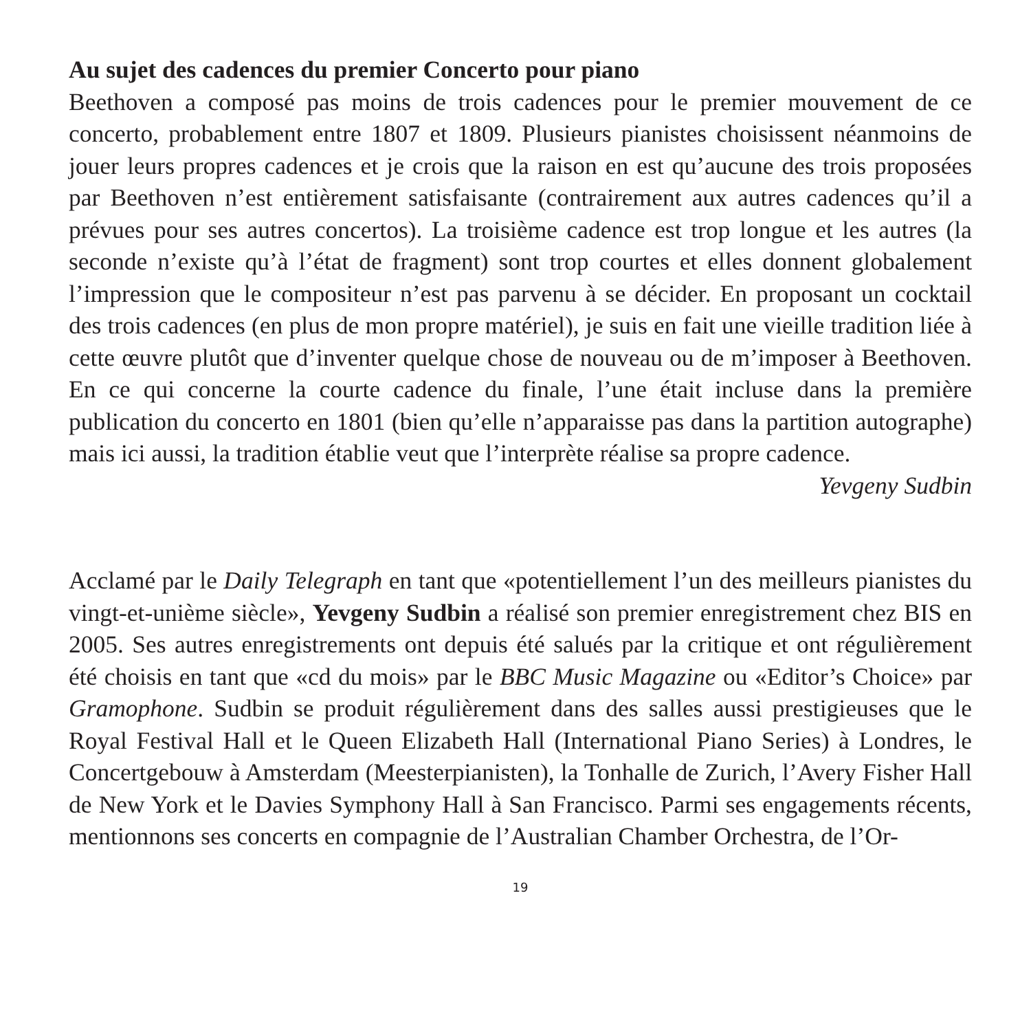Au sujet des cadences du premier Concerto pour piano
Beethoven a composé pas moins de trois cadences pour le premier mouvement de ce concerto, probablement entre 1807 et 1809. Plusieurs pianistes choisissent néanmoins de jouer leurs propres cadences et je crois que la raison en est qu’aucune des trois proposées par Beethoven n’est entièrement satisfaisante (contrairement aux autres cadences qu’il a prévues pour ses autres concertos). La troisième cadence est trop longue et les autres (la seconde n’existe qu’à l’état de fragment) sont trop courtes et elles donnent globalement l’impression que le compositeur n’est pas parvenu à se décider. En proposant un cocktail des trois cadences (en plus de mon propre matériel), je suis en fait une vieille tradition liée à cette œuvre plutôt que d’inventer quelque chose de nouveau ou de m’imposer à Beethoven. En ce qui concerne la courte cadence du finale, l’une était incluse dans la première publication du concerto en 1801 (bien qu’elle n’apparaisse pas dans la partition autographe) mais ici aussi, la tradition établie veut que l’interprète réalise sa propre cadence.
Yevgeny Sudbin
Acclamé par le Daily Telegraph en tant que «potentiellement l’un des meilleurs pianistes du vingt-et-unième siècle», Yevgeny Sudbin a réalisé son premier enregistrement chez BIS en 2005. Ses autres enregistrements ont depuis été salués par la critique et ont régulièrement été choisis en tant que «cd du mois» par le BBC Music Magazine ou «Editor’s Choice» par Gramophone. Sudbin se produit régulièrement dans des salles aussi prestigieuses que le Royal Festival Hall et le Queen Elizabeth Hall (International Piano Series) à Londres, le Concertgebouw à Amsterdam (Meesterpianisten), la Tonhalle de Zurich, l’Avery Fisher Hall de New York et le Davies Symphony Hall à San Francisco. Parmi ses engagements récents, mentionnons ses concerts en compagnie de l’Australian Chamber Orchestra, de l’Or-
19